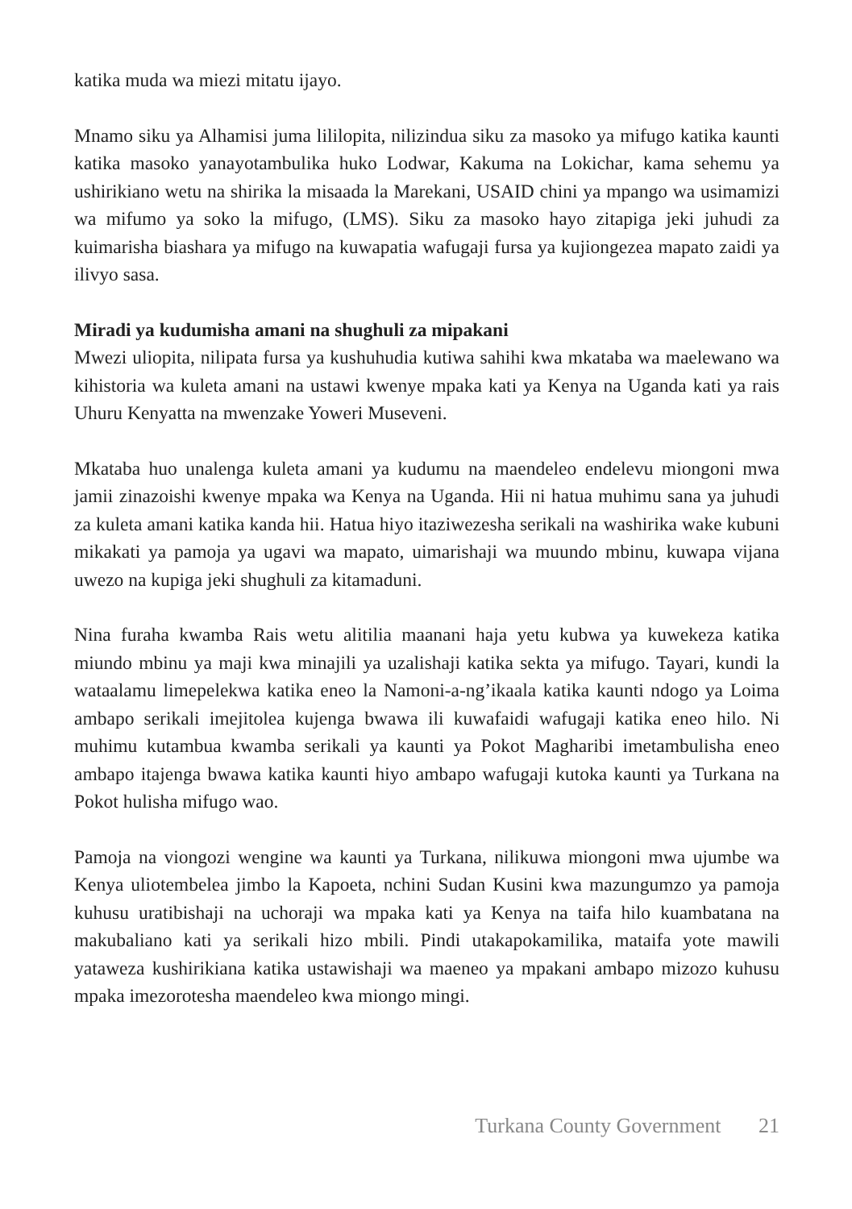katika muda wa miezi mitatu ijayo.
Mnamo siku ya Alhamisi juma lililopita, nilizindua siku za masoko ya mifugo katika kaunti katika masoko yanayotambulika huko Lodwar, Kakuma na Lokichar, kama sehemu ya ushirikiano wetu na shirika la misaada la Marekani, USAID chini ya mpango wa usimamizi wa mifumo ya soko la mifugo, (LMS). Siku za masoko hayo zitapiga jeki juhudi za kuimarisha biashara ya mifugo na kuwapatia wafugaji fursa ya kujiongezea mapato zaidi ya ilivyo sasa.
Miradi ya kudumisha amani na shughuli za mipakani
Mwezi uliopita, nilipata fursa ya kushuhudia kutiwa sahihi kwa mkataba wa maelewano wa kihistoria wa kuleta amani na ustawi kwenye mpaka kati ya Kenya na Uganda kati ya rais Uhuru Kenyatta na mwenzake Yoweri Museveni.
Mkataba huo unalenga kuleta amani ya kudumu na maendeleo endelevu miongoni mwa jamii zinazoishi kwenye mpaka wa Kenya na Uganda. Hii ni hatua muhimu sana ya juhudi za kuleta amani katika kanda hii. Hatua hiyo itaziwezesha serikali na washirika wake kubuni mikakati ya pamoja ya ugavi wa mapato, uimarishaji wa muundo mbinu, kuwapa vijana uwezo na kupiga jeki shughuli za kitamaduni.
Nina furaha kwamba Rais wetu alitilia maanani haja yetu kubwa ya kuwekeza katika miundo mbinu ya maji kwa minajili ya uzalishaji katika sekta ya mifugo. Tayari, kundi la wataalamu limepelekwa katika eneo la Namoni-a-ng’ikaala katika kaunti ndogo ya Loima ambapo serikali imejitolea kujenga bwawa ili kuwafaidi wafugaji katika eneo hilo. Ni muhimu kutambua kwamba serikali ya kaunti ya Pokot Magharibi imetambulisha eneo ambapo itajenga bwawa katika kaunti hiyo ambapo wafugaji kutoka kaunti ya Turkana na Pokot hulisha mifugo wao.
Pamoja na viongozi wengine wa kaunti ya Turkana, nilikuwa miongoni mwa ujumbe wa Kenya uliotembelea jimbo la Kapoeta, nchini Sudan Kusini kwa mazungumzo ya pamoja kuhusu uratibishaji na uchoraji wa mpaka kati ya Kenya na taifa hilo kuambatana na makubaliano kati ya serikali hizo mbili. Pindi utakapokamilika, mataifa yote mawili yataweza kushirikiana katika ustawishaji wa maeneo ya mpakani ambapo mizozo kuhusu mpaka imezorotesha maendeleo kwa miongo mingi.
Turkana County Government 21